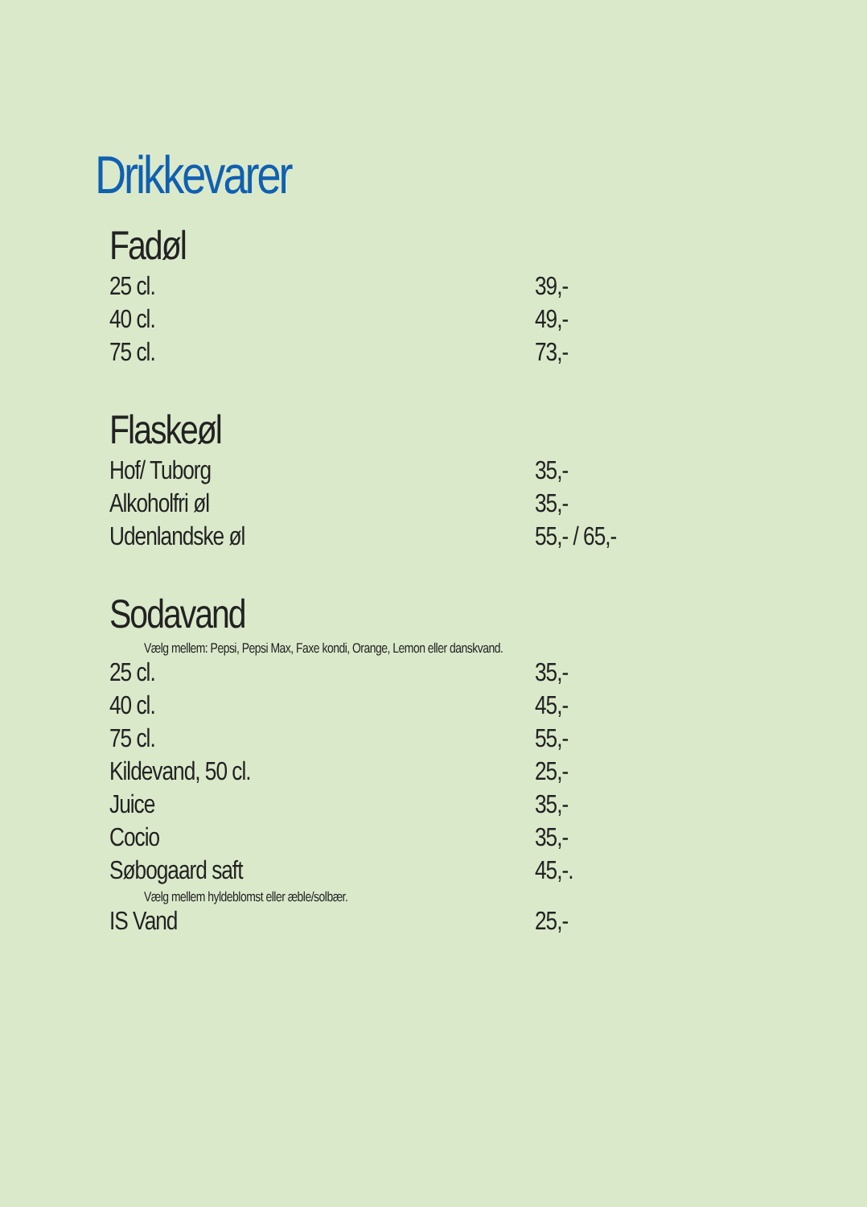Drikkevarer
Fadøl
| 25 cl. | 39,- |
| 40 cl. | 49,- |
| 75 cl. | 73,- |
Flaskeøl
| Hof/ Tuborg | 35,- |
| Alkoholfri øl | 35,- |
| Udenlandske øl | 55,- / 65,- |
Sodavand
| Vælg mellem: Pepsi, Pepsi Max, Faxe kondi, Orange, Lemon eller danskvand. | |
| 25 cl. | 35,- |
| 40 cl. | 45,- |
| 75 cl. | 55,- |
| Kildevand, 50 cl. | 25,- |
| Juice | 35,- |
| Cocio | 35,- |
| Søbogaard saft | 45,-. |
| Vælg mellem hyldeblomst eller æble/solbær. | |
| IS Vand | 25,- |